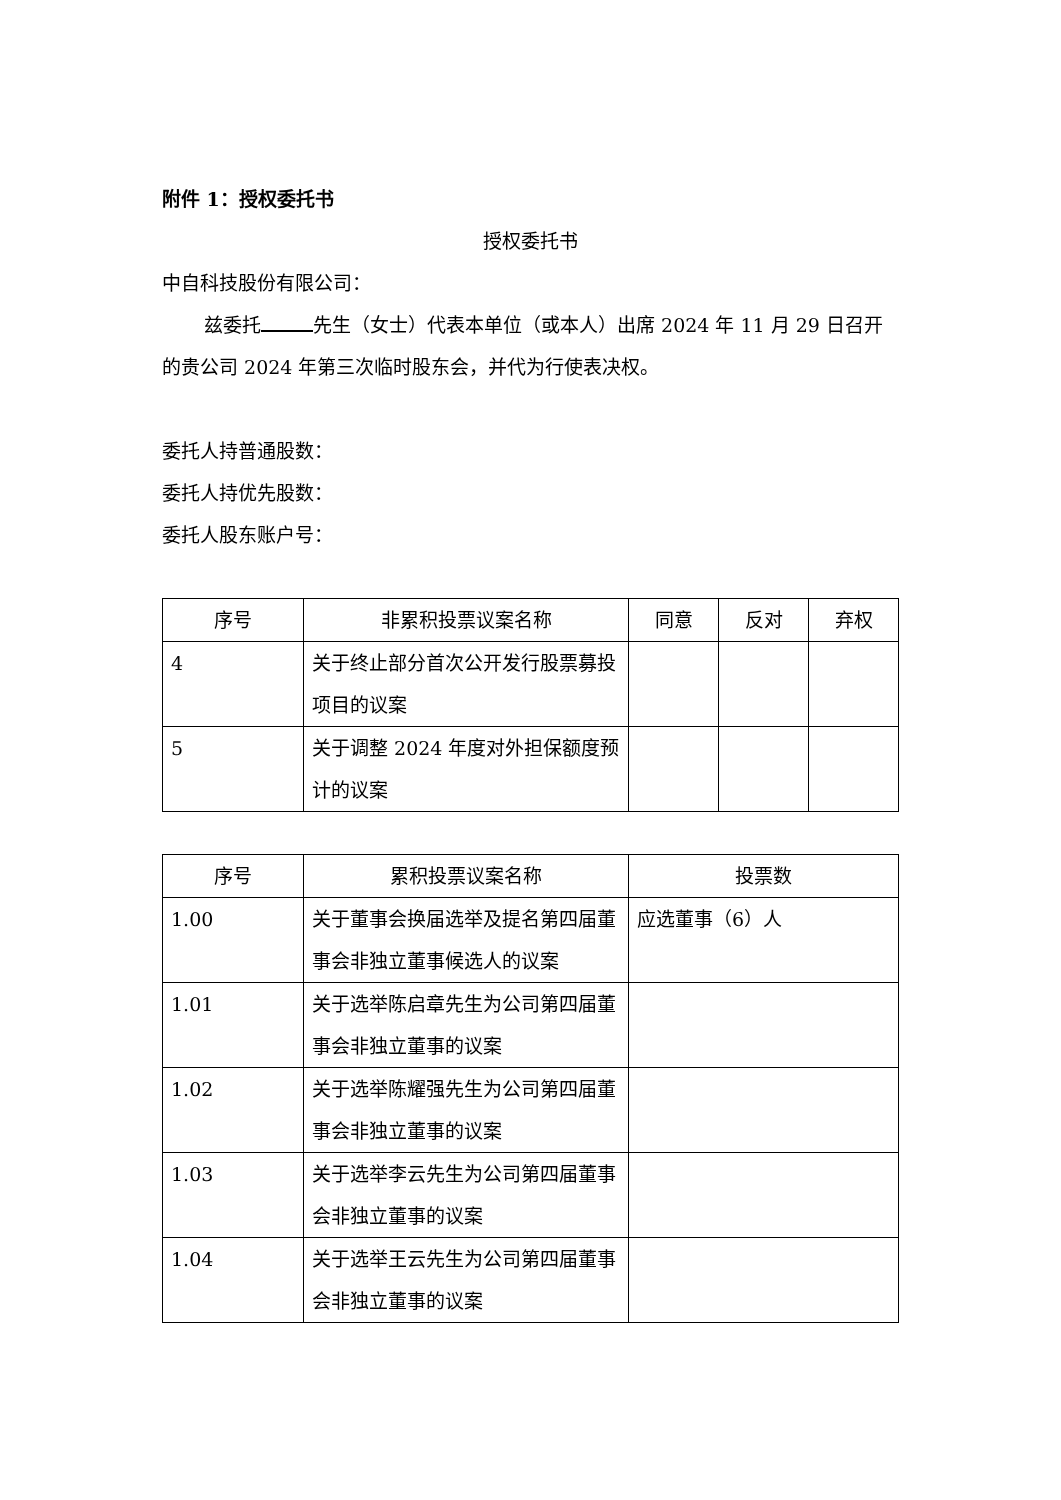附件 1：授权委托书
授权委托书
中自科技股份有限公司：
兹委托 先生（女士）代表本单位（或本人）出席 2024 年 11 月 29 日召开的贵公司 2024 年第三次临时股东会，并代为行使表决权。
委托人持普通股数：
委托人持优先股数：
委托人股东账户号：
| 序号 | 非累积投票议案名称 | 同意 | 反对 | 弃权 |
| --- | --- | --- | --- | --- |
| 4 | 关于终止部分首次公开发行股票募投项目的议案 | | | |
| 5 | 关于调整 2024 年度对外担保额度预计的议案 | | | |
| 序号 | 累积投票议案名称 | 投票数 |
| --- | --- | --- |
| 1.00 | 关于董事会换届选举及提名第四届董事会非独立董事候选人的议案 | 应选董事（6）人 |
| 1.01 | 关于选举陈启章先生为公司第四届董事会非独立董事的议案 | |
| 1.02 | 关于选举陈耀强先生为公司第四届董事会非独立董事的议案 | |
| 1.03 | 关于选举李云先生为公司第四届董事会非独立董事的议案 | |
| 1.04 | 关于选举王云先生为公司第四届董事会非独立董事的议案 | |